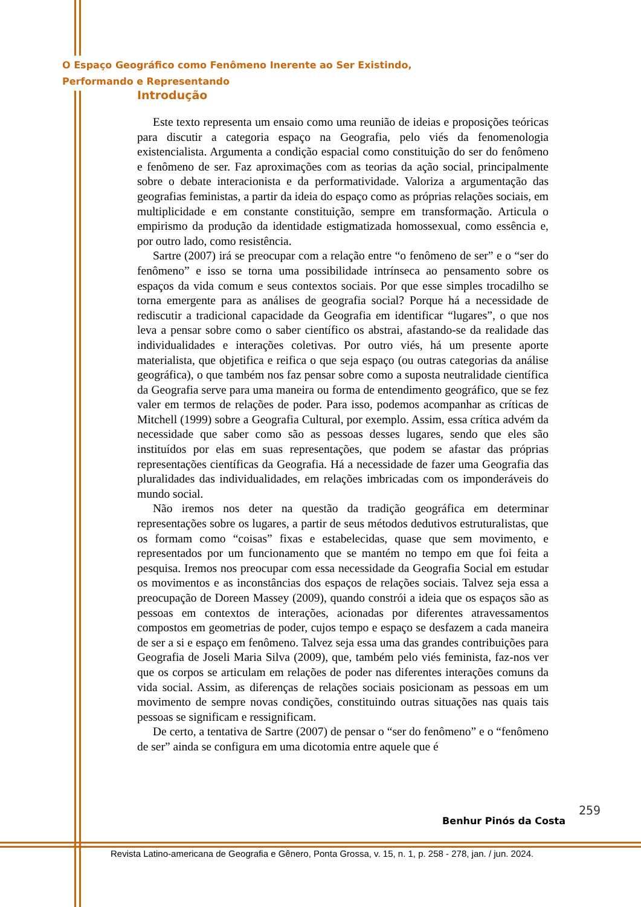O Espaço Geográfico como Fenômeno Inerente ao Ser Existindo,
Performando e Representando
Introdução
Este texto representa um ensaio como uma reunião de ideias e proposições teóricas para discutir a categoria espaço na Geografia, pelo viés da fenomenologia existencialista. Argumenta a condição espacial como constituição do ser do fenômeno e fenômeno de ser. Faz aproximações com as teorias da ação social, principalmente sobre o debate interacionista e da performatividade. Valoriza a argumentação das geografias feministas, a partir da ideia do espaço como as próprias relações sociais, em multiplicidade e em constante constituição, sempre em transformação. Articula o empirismo da produção da identidade estigmatizada homossexual, como essência e, por outro lado, como resistência.
Sartre (2007) irá se preocupar com a relação entre “o fenômeno de ser” e o “ser do fenômeno” e isso se torna uma possibilidade intrínseca ao pensamento sobre os espaços da vida comum e seus contextos sociais. Por que esse simples trocadilho se torna emergente para as análises de geografia social? Porque há a necessidade de rediscutir a tradicional capacidade da Geografia em identificar “lugares”, o que nos leva a pensar sobre como o saber científico os abstrai, afastando-se da realidade das individualidades e interações coletivas. Por outro viés, há um presente aporte materialista, que objetifica e reifica o que seja espaço (ou outras categorias da análise geográfica), o que também nos faz pensar sobre como a suposta neutralidade científica da Geografia serve para uma maneira ou forma de entendimento geográfico, que se fez valer em termos de relações de poder. Para isso, podemos acompanhar as críticas de Mitchell (1999) sobre a Geografia Cultural, por exemplo. Assim, essa crítica advém da necessidade que saber como são as pessoas desses lugares, sendo que eles são instituídos por elas em suas representações, que podem se afastar das próprias representações científicas da Geografia. Há a necessidade de fazer uma Geografia das pluralidades das individualidades, em relações imbricadas com os imponderáveis do mundo social.
Não iremos nos deter na questão da tradição geográfica em determinar representações sobre os lugares, a partir de seus métodos dedutivos estruturalistas, que os formam como “coisas” fixas e estabelecidas, quase que sem movimento, e representados por um funcionamento que se mantém no tempo em que foi feita a pesquisa. Iremos nos preocupar com essa necessidade da Geografia Social em estudar os movimentos e as inconstâncias dos espaços de relações sociais. Talvez seja essa a preocupação de Doreen Massey (2009), quando constrói a ideia que os espaços são as pessoas em contextos de interações, acionadas por diferentes atravessamentos compostos em geometrias de poder, cujos tempo e espaço se desfazem a cada maneira de ser a si e espaço em fenômeno. Talvez seja essa uma das grandes contribuições para Geografia de Joseli Maria Silva (2009), que, também pelo viés feminista, faz-nos ver que os corpos se articulam em relações de poder nas diferentes interações comuns da vida social. Assim, as diferenças de relações sociais posicionam as pessoas em um movimento de sempre novas condições, constituindo outras situações nas quais tais pessoas se significam e ressignificam.
De certo, a tentativa de Sartre (2007) de pensar o “ser do fenômeno” e o “fenômeno de ser” ainda se configura em uma dicotomia entre aquele que é
259
Benhur Pinós da Costa
Revista Latino-americana de Geografia e Gênero, Ponta Grossa, v. 15, n. 1, p. 258 - 278, jan. / jun. 2024.